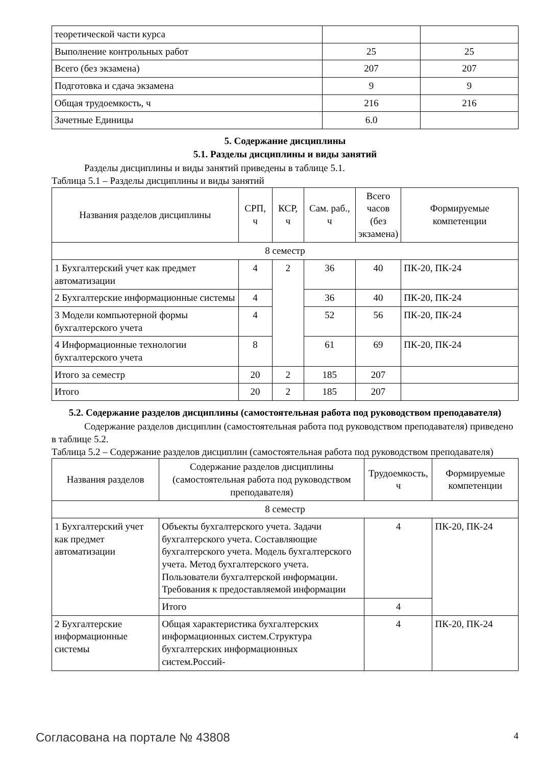| теоретической части курса | | |
| Выполнение контрольных работ | 25 | 25 |
| Всего (без экзамена) | 207 | 207 |
| Подготовка и сдача экзамена | 9 | 9 |
| Общая трудоемкость, ч | 216 | 216 |
| Зачетные Единицы | 6.0 | |
5. Содержание дисциплины
5.1. Разделы дисциплины и виды занятий
Разделы дисциплины и виды занятий приведены в таблице 5.1.
Таблица 5.1 – Разделы дисциплины и виды занятий
| Названия разделов дисциплины | СРП, ч | КСР, ч | Сам. раб., ч | Всего часов (без экзамена) | Формируемые компетенции |
| --- | --- | --- | --- | --- | --- |
| 8 семестр | | | | | |
| 1 Бухгалтерский учет как предмет автоматизации | 4 | 2 | 36 | 40 | ПК-20, ПК-24 |
| 2 Бухгалтерские информационные системы | 4 | | 36 | 40 | ПК-20, ПК-24 |
| 3 Модели компьютерной формы бухгалтерского учета | 4 | | 52 | 56 | ПК-20, ПК-24 |
| 4 Информационные технологии бухгалтерского учета | 8 | | 61 | 69 | ПК-20, ПК-24 |
| Итого за семестр | 20 | 2 | 185 | 207 | |
| Итого | 20 | 2 | 185 | 207 | |
5.2. Содержание разделов дисциплины (самостоятельная работа под руководством преподавателя)
Содержание разделов дисциплин (самостоятельная работа под руководством преподавателя) приведено в таблице 5.2.
Таблица 5.2 – Содержание разделов дисциплин (самостоятельная работа под руководством преподавателя)
| Названия разделов | Содержание разделов дисциплины (самостоятельная работа под руководством преподавателя) | Трудоемкость, ч | Формируемые компетенции |
| --- | --- | --- | --- |
| 8 семестр | | | |
| 1 Бухгалтерский учет как предмет автоматизации | Объекты бухгалтерского учета. Задачи бухгалтерского учета. Составляющие бухгалтерского учета. Модель бухгалтерского учета. Метод бухгалтерского учета. Пользователи бухгалтерской информации. Требования к предоставляемой информации | 4 | ПК-20, ПК-24 |
| | Итого | 4 | |
| 2 Бухгалтерские информационные системы | Общая характеристика бухгалтерских информационных систем.Структура бухгалтерских информационных систем.Россий- | 4 | ПК-20, ПК-24 |
Согласована на портале № 43808 4